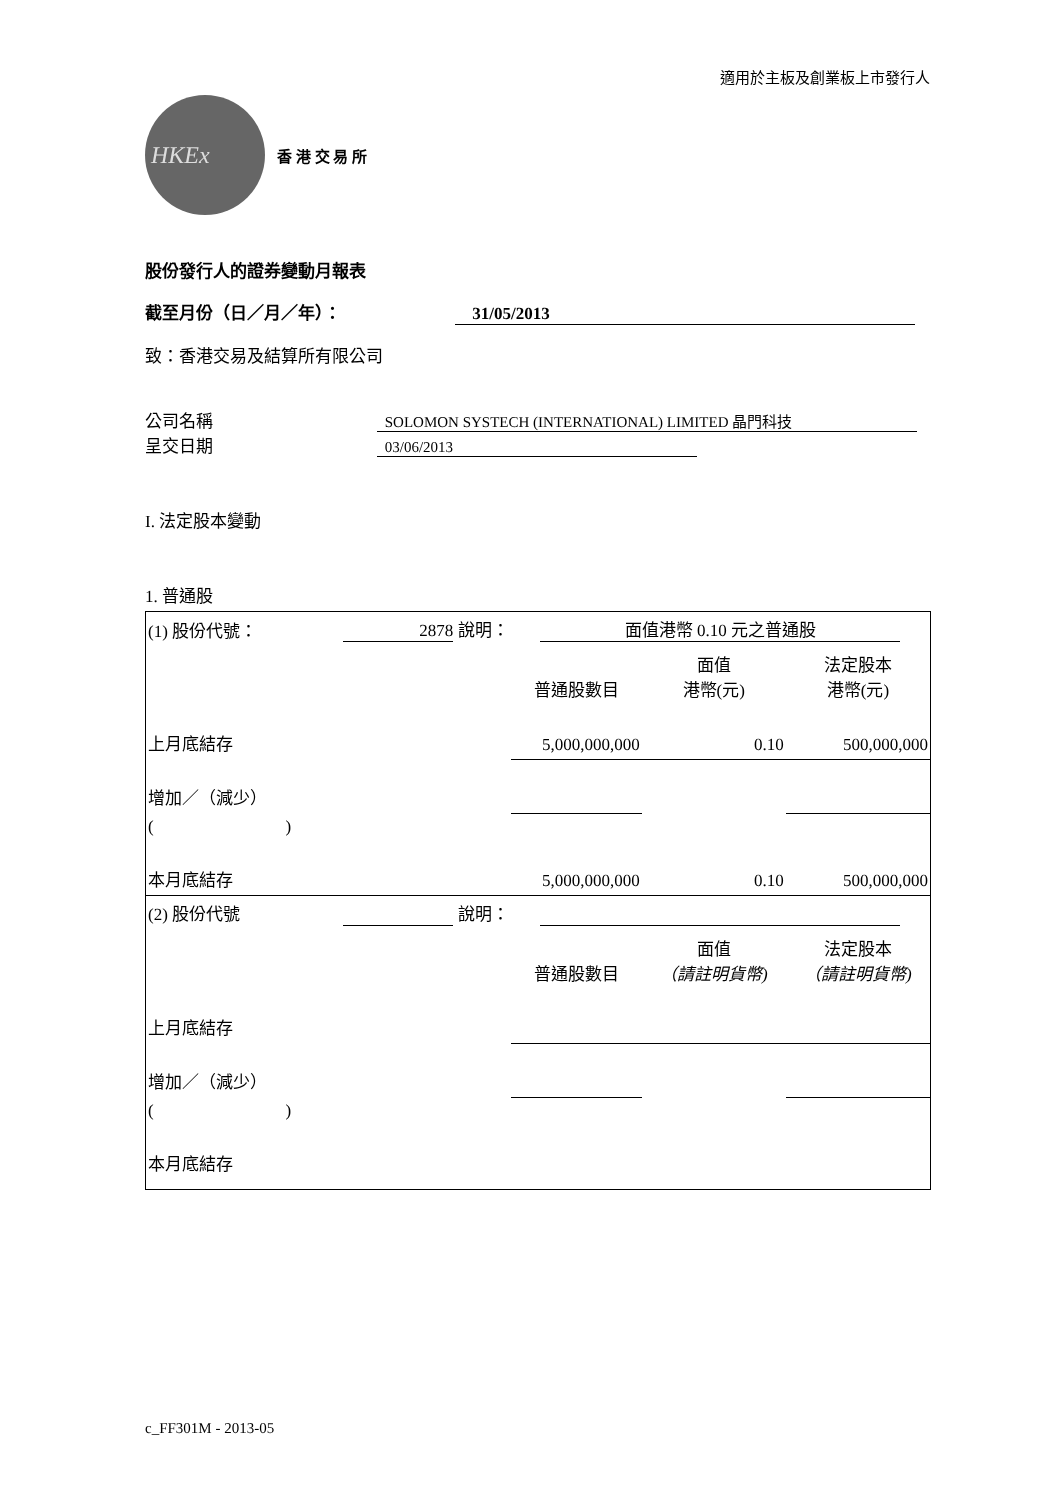適用於主板及創業板上市發行人
HKEx
香 港 交 易 所
股份發行人的證券變動月報表
截至月份（日／月／年）： 31/05/2013
致：香港交易及結算所有限公司
公司名稱 SOLOMON SYSTECH (INTERNATIONAL) LIMITED 晶門科技
呈交日期 03/06/2013
I. 法定股本變動
1. 普通股
| (1) 股份代號： | 2878 說明： | 面值港幣 0.10 元之普通股 | | |
| | | 普通股數目 | 面值 港幣(元) | 法定股本 港幣(元) |
| 上月底結存 | | 5,000,000,000 | 0.10 | 500,000,000 |
| 增加／（減少） | | | | |
| ( ) | | | | |
| 本月底結存 | | 5,000,000,000 | 0.10 | 500,000,000 |
| (2) 股份代號 | 說明： | | | |
| | | 普通股數目 | 面值 （請註明貨幣) | 法定股本 （請註明貨幣) |
| 上月底結存 | | | | |
| 增加／（減少） | | | | |
| ( ) | | | | |
| 本月底結存 | | | | |
c_FF301M - 2013-05